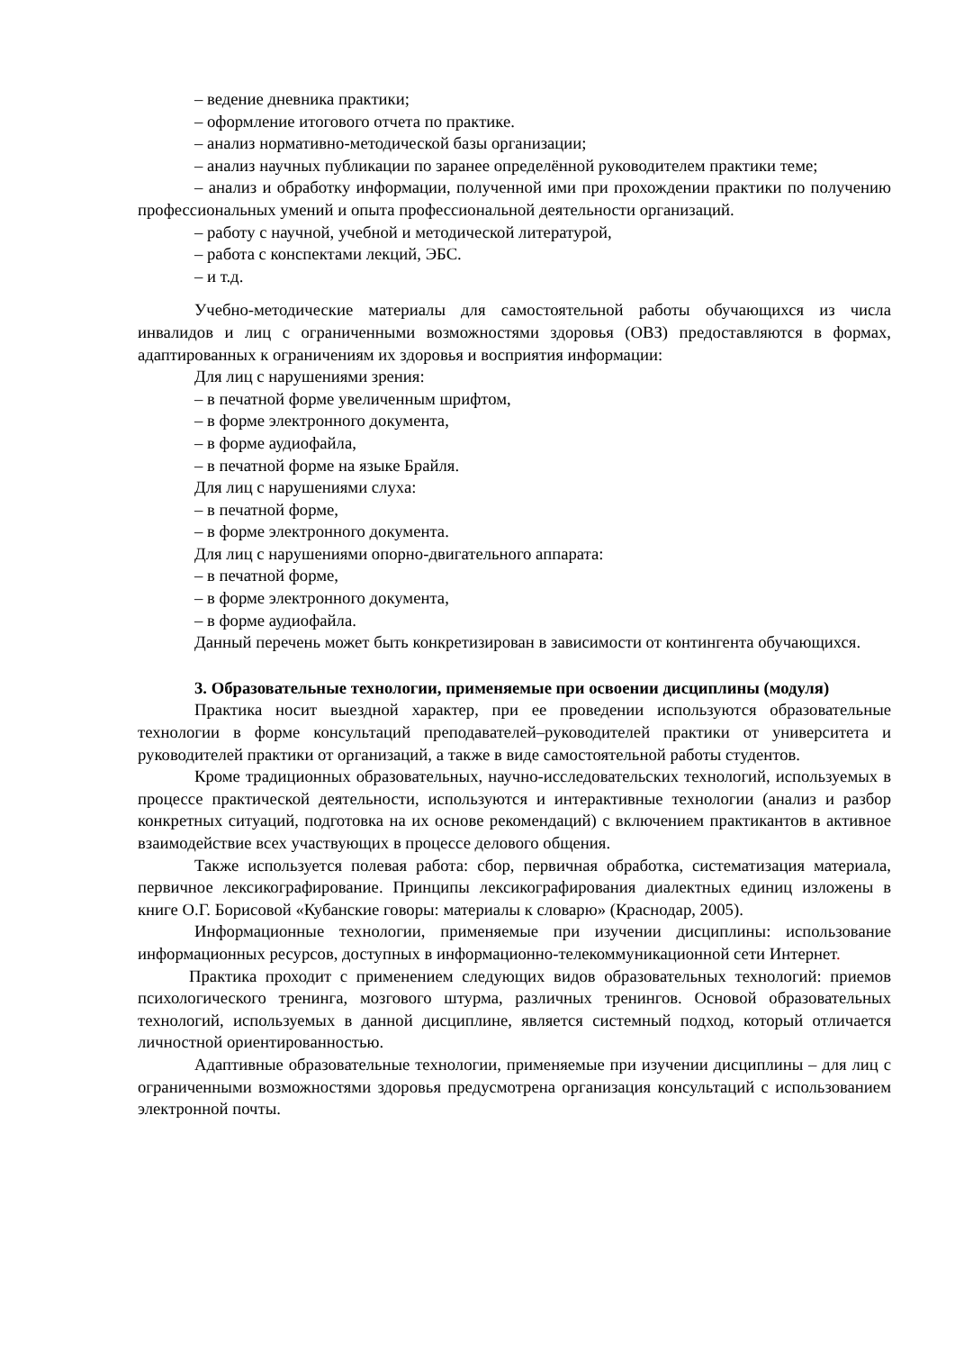– ведение дневника практики;
– оформление итогового отчета по практике.
– анализ нормативно-методической базы организации;
– анализ научных публикации по заранее определённой руководителем практики теме;
– анализ и обработку информации, полученной ими при прохождении практики по получению профессиональных умений и опыта профессиональной деятельности организаций.
– работу с научной, учебной и методической литературой,
– работа с конспектами лекций, ЭБС.
– и т.д.
Учебно-методические материалы для самостоятельной работы обучающихся из числа инвалидов и лиц с ограниченными возможностями здоровья (ОВЗ) предоставляются в формах, адаптированных к ограничениям их здоровья и восприятия информации:
Для лиц с нарушениями зрения:
– в печатной форме увеличенным шрифтом,
– в форме электронного документа,
– в форме аудиофайла,
– в печатной форме на языке Брайля.
Для лиц с нарушениями слуха:
– в печатной форме,
– в форме электронного документа.
Для лиц с нарушениями опорно-двигательного аппарата:
– в печатной форме,
– в форме электронного документа,
– в форме аудиофайла.
Данный перечень может быть конкретизирован в зависимости от контингента обучающихся.
3. Образовательные технологии, применяемые при освоении дисциплины (модуля)
Практика носит выездной характер, при ее проведении используются образовательные технологии в форме консультаций преподавателей–руководителей практики от университета и руководителей практики от организаций, а также в виде самостоятельной работы студентов.
Кроме традиционных образовательных, научно-исследовательских технологий, используемых в процессе практической деятельности, используются и интерактивные технологии (анализ и разбор конкретных ситуаций, подготовка на их основе рекомендаций) с включением практикантов в активное взаимодействие всех участвующих в процессе делового общения.
Также используется полевая работа: сбор, первичная обработка, систематизация материала, первичное лексикографирование. Принципы лексикографирования диалектных единиц изложены в книге О.Г. Борисовой «Кубанские говоры: материалы к словарю» (Краснодар, 2005).
Информационные технологии, применяемые при изучении дисциплины: использование информационных ресурсов, доступных в информационно-телекоммуникационной сети Интернет.
Практика проходит с применением следующих видов образовательных технологий: приемов психологического тренинга, мозгового штурма, различных тренингов. Основой образовательных технологий, используемых в данной дисциплине, является системный подход, который отличается личностной ориентированностью.
Адаптивные образовательные технологии, применяемые при изучении дисциплины – для лиц с ограниченными возможностями здоровья предусмотрена организация консультаций с использованием электронной почты.